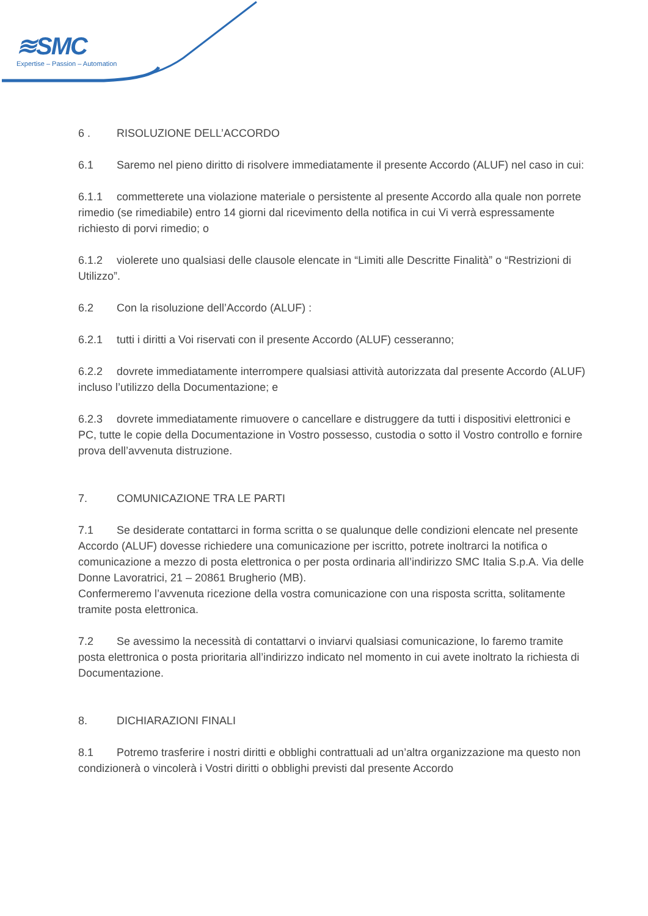≋SMC
Expertise – Passion – Automation
6 . RISOLUZIONE DELL’ACCORDO
6.1 Saremo nel pieno diritto di risolvere immediatamente il presente Accordo (ALUF) nel caso in cui:
6.1.1 commetterete una violazione materiale o persistente al presente Accordo alla quale non porrete rimedio (se rimediabile) entro 14 giorni dal ricevimento della notifica in cui Vi verrà espressamente richiesto di porvi rimedio; o
6.1.2 violerete uno qualsiasi delle clausole elencate in “Limiti alle Descritte Finalità” o “Restrizioni di Utilizzo”.
6.2 Con la risoluzione dell’Accordo (ALUF) :
6.2.1 tutti i diritti a Voi riservati con il presente Accordo (ALUF) cesseranno;
6.2.2 dovrete immediatamente interrompere qualsiasi attività autorizzata dal presente Accordo (ALUF) incluso l’utilizzo della Documentazione; e
6.2.3 dovrete immediatamente rimuovere o cancellare e distruggere da tutti i dispositivi elettronici e PC, tutte le copie della Documentazione in Vostro possesso, custodia o sotto il Vostro controllo e fornire prova dell’avvenuta distruzione.
7. COMUNICAZIONE TRA LE PARTI
7.1 Se desiderate contattarci in forma scritta o se qualunque delle condizioni elencate nel presente Accordo (ALUF) dovesse richiedere una comunicazione per iscritto, potrete inoltrarci la notifica o comunicazione a mezzo di posta elettronica o per posta ordinaria all’indirizzo SMC Italia S.p.A. Via delle Donne Lavoratrici, 21 – 20861 Brugherio (MB).
Confermeremo l’avvenuta ricezione della vostra comunicazione con una risposta scritta, solitamente tramite posta elettronica.
7.2 Se avessimo la necessità di contattarvi o inviarvi qualsiasi comunicazione, lo faremo tramite posta elettronica o posta prioritaria all’indirizzo indicato nel momento in cui avete inoltrato la richiesta di Documentazione.
8. DICHIARAZIONI FINALI
8.1 Potremo trasferire i nostri diritti e obblighi contrattuali ad un’altra organizzazione ma questo non condizionerà o vincolerà i Vostri diritti o obblighi previsti dal presente Accordo